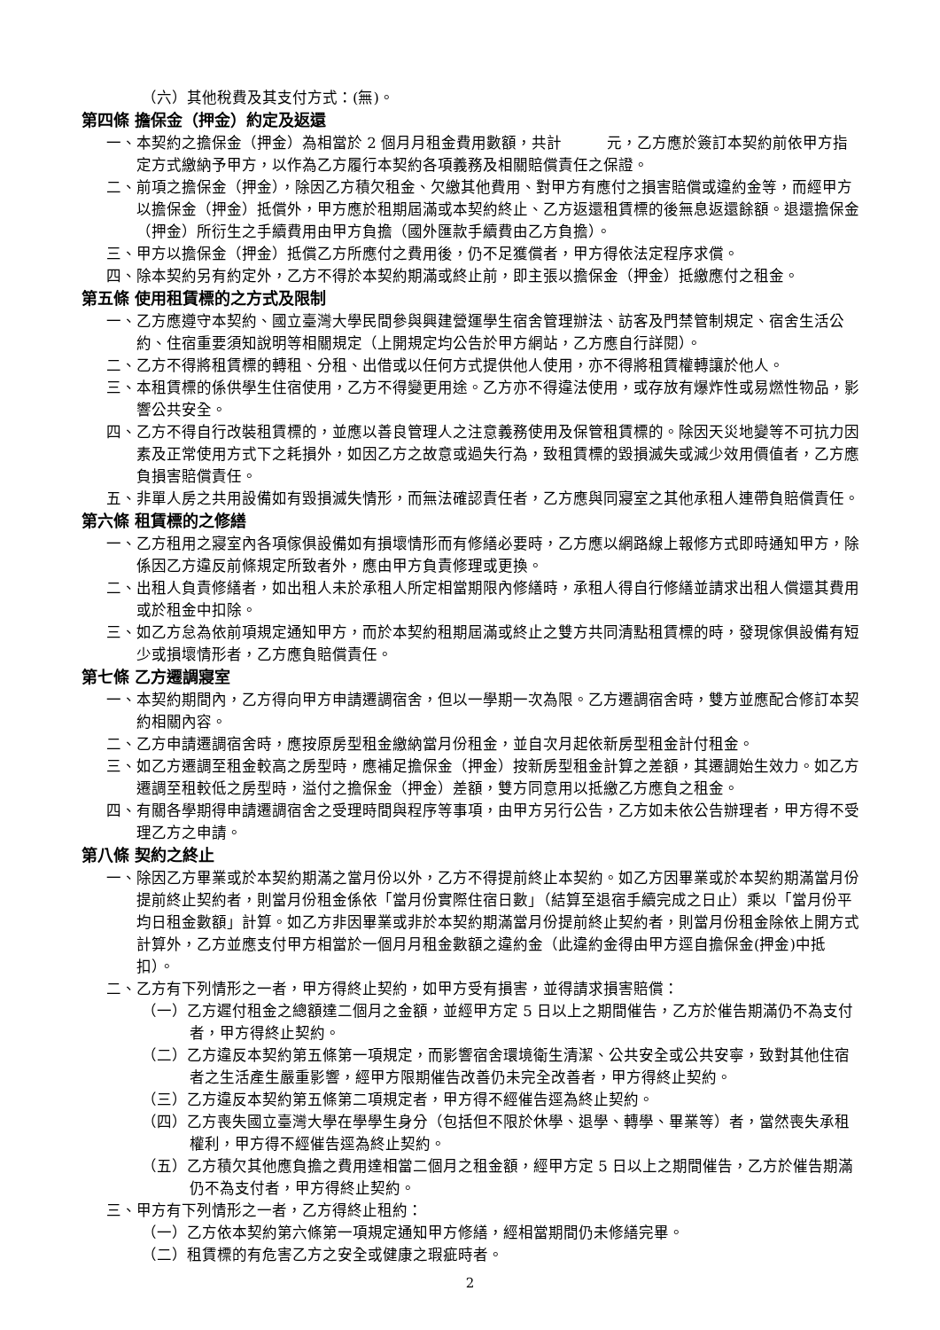（六）其他稅費及其支付方式：(無)。
第四條 擔保金（押金）約定及返還
一、本契約之擔保金（押金）為相當於 2 個月月租金費用數額，共計　　　元，乙方應於簽訂本契約前依甲方指定方式繳納予甲方，以作為乙方履行本契約各項義務及相關賠償責任之保證。
二、前項之擔保金（押金），除因乙方積欠租金、欠繳其他費用、對甲方有應付之損害賠償或違約金等，而經甲方以擔保金（押金）抵償外，甲方應於租期屆滿或本契約終止、乙方返還租賃標的後無息返還餘額。退還擔保金（押金）所衍生之手續費用由甲方負擔（國外匯款手續費由乙方負擔）。
三、甲方以擔保金（押金）抵償乙方所應付之費用後，仍不足獲償者，甲方得依法定程序求償。
四、除本契約另有約定外，乙方不得於本契約期滿或終止前，即主張以擔保金（押金）抵繳應付之租金。
第五條 使用租賃標的之方式及限制
一、乙方應遵守本契約、國立臺灣大學民間參與興建營運學生宿舍管理辦法、訪客及門禁管制規定、宿舍生活公約、住宿重要須知說明等相關規定（上開規定均公告於甲方網站，乙方應自行詳閱）。
二、乙方不得將租賃標的轉租、分租、出借或以任何方式提供他人使用，亦不得將租賃權轉讓於他人。
三、本租賃標的係供學生住宿使用，乙方不得變更用途。乙方亦不得違法使用，或存放有爆炸性或易燃性物品，影響公共安全。
四、乙方不得自行改裝租賃標的，並應以善良管理人之注意義務使用及保管租賃標的。除因天災地變等不可抗力因素及正常使用方式下之耗損外，如因乙方之故意或過失行為，致租賃標的毀損滅失或減少效用價值者，乙方應負損害賠償責任。
五、非單人房之共用設備如有毀損滅失情形，而無法確認責任者，乙方應與同寢室之其他承租人連帶負賠償責任。
第六條 租賃標的之修繕
一、乙方租用之寢室內各項傢俱設備如有損壞情形而有修繕必要時，乙方應以網路線上報修方式即時通知甲方，除係因乙方違反前條規定所致者外，應由甲方負責修理或更換。
二、出租人負責修繕者，如出租人未於承租人所定相當期限內修繕時，承租人得自行修繕並請求出租人償還其費用或於租金中扣除。
三、如乙方怠為依前項規定通知甲方，而於本契約租期屆滿或終止之雙方共同清點租賃標的時，發現傢俱設備有短少或損壞情形者，乙方應負賠償責任。
第七條 乙方遷調寢室
一、本契約期間內，乙方得向甲方申請遷調宿舍，但以一學期一次為限。乙方遷調宿舍時，雙方並應配合修訂本契約相關內容。
二、乙方申請遷調宿舍時，應按原房型租金繳納當月份租金，並自次月起依新房型租金計付租金。
三、如乙方遷調至租金較高之房型時，應補足擔保金（押金）按新房型租金計算之差額，其遷調始生效力。如乙方遷調至租較低之房型時，溢付之擔保金（押金）差額，雙方同意用以抵繳乙方應負之租金。
四、有關各學期得申請遷調宿舍之受理時間與程序等事項，由甲方另行公告，乙方如未依公告辦理者，甲方得不受理乙方之申請。
第八條 契約之終止
一、除因乙方畢業或於本契約期滿之當月份以外，乙方不得提前終止本契約。如乙方因畢業或於本契約期滿當月份提前終止契約者，則當月份租金係依「當月份實際住宿日數」（結算至退宿手續完成之日止）乘以「當月份平均日租金數額」計算。如乙方非因畢業或非於本契約期滿當月份提前終止契約者，則當月份租金除依上開方式計算外，乙方並應支付甲方相當於一個月月租金數額之違約金（此違約金得由甲方逕自擔保金(押金)中抵扣）。
二、乙方有下列情形之一者，甲方得終止契約，如甲方受有損害，並得請求損害賠償：
（一）乙方遲付租金之總額達二個月之金額，並經甲方定 5 日以上之期間催告，乙方於催告期滿仍不為支付者，甲方得終止契約。
（二）乙方違反本契約第五條第一項規定，而影響宿舍環境衛生清潔、公共安全或公共安寧，致對其他住宿者之生活產生嚴重影響，經甲方限期催告改善仍未完全改善者，甲方得終止契約。
（三）乙方違反本契約第五條第二項規定者，甲方得不經催告逕為終止契約。
（四）乙方喪失國立臺灣大學在學學生身分（包括但不限於休學、退學、轉學、畢業等）者，當然喪失承租權利，甲方得不經催告逕為終止契約。
（五）乙方積欠其他應負擔之費用達相當二個月之租金額，經甲方定 5 日以上之期間催告，乙方於催告期滿仍不為支付者，甲方得終止契約。
三、甲方有下列情形之一者，乙方得終止租約：
（一）乙方依本契約第六條第一項規定通知甲方修繕，經相當期間仍未修繕完畢。
（二）租賃標的有危害乙方之安全或健康之瑕疵時者。
2